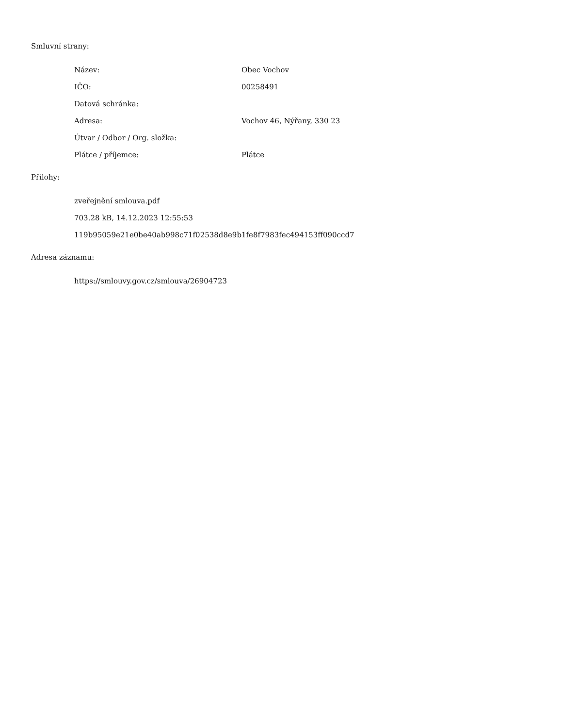Smluvní strany:
| Název: | Obec Vochov |
| IČO: | 00258491 |
| Datová schránka: | |
| Adresa: | Vochov 46, Nýřany, 330 23 |
| Útvar / Odbor / Org. složka: | |
| Plátce / příjemce: | Plátce |
Přílohy:
| zveřejnění smlouva.pdf |
| 703.28 kB, 14.12.2023 12:55:53 |
| 119b95059e21e0be40ab998c71f02538d8e9b1fe8f7983fec494153ff090ccd7 |
Adresa záznamu:
| https://smlouvy.gov.cz/smlouva/26904723 |